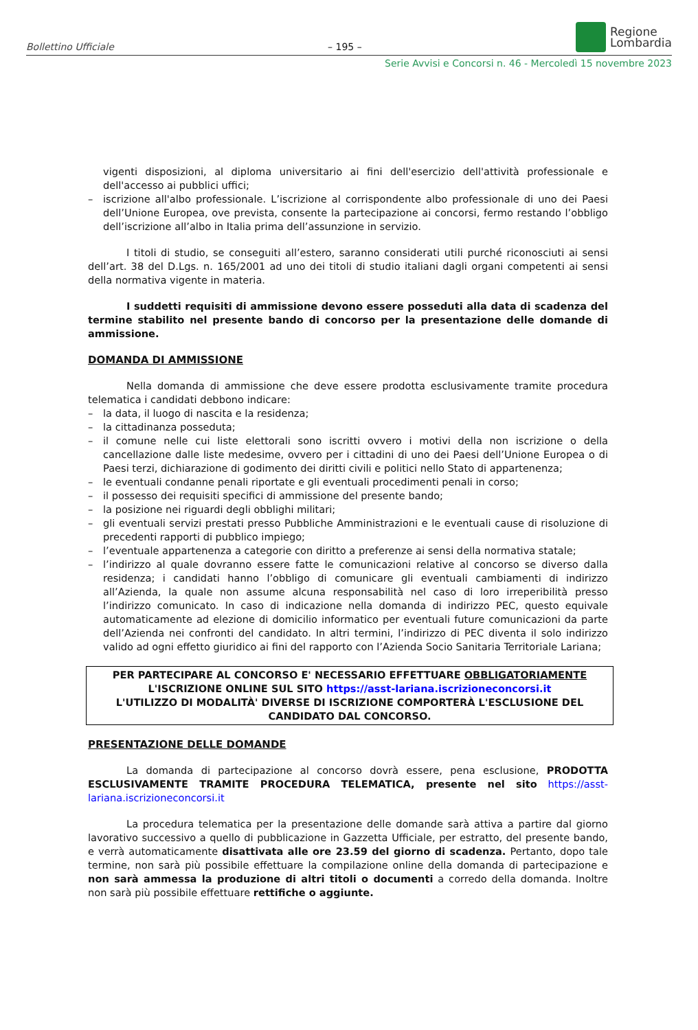Bollettino Ufficiale – 195 –
Regione
Lombardia
Serie Avvisi e Concorsi n. 46 - Mercoledì 15 novembre 2023
vigenti disposizioni, al diploma universitario ai fini dell'esercizio dell'attività professionale e dell'accesso ai pubblici uffici;
– iscrizione all'albo professionale. L’iscrizione al corrispondente albo professionale di uno dei Paesi dell’Unione Europea, ove prevista, consente la partecipazione ai concorsi, fermo restando l’obbligo dell’iscrizione all’albo in Italia prima dell’assunzione in servizio.
I titoli di studio, se conseguiti all’estero, saranno considerati utili purché riconosciuti ai sensi dell’art. 38 del D.Lgs. n. 165/2001 ad uno dei titoli di studio italiani dagli organi competenti ai sensi della normativa vigente in materia.
I suddetti requisiti di ammissione devono essere posseduti alla data di scadenza del termine stabilito nel presente bando di concorso per la presentazione delle domande di ammissione.
DOMANDA DI AMMISSIONE
Nella domanda di ammissione che deve essere prodotta esclusivamente tramite procedura telematica i candidati debbono indicare:
– la data, il luogo di nascita e la residenza;
– la cittadinanza posseduta;
– il comune nelle cui liste elettorali sono iscritti ovvero i motivi della non iscrizione o della cancellazione dalle liste medesime, ovvero per i cittadini di uno dei Paesi dell’Unione Europea o di Paesi terzi, dichiarazione di godimento dei diritti civili e politici nello Stato di appartenenza;
– le eventuali condanne penali riportate e gli eventuali procedimenti penali in corso;
– il possesso dei requisiti specifici di ammissione del presente bando;
– la posizione nei riguardi degli obblighi militari;
– gli eventuali servizi prestati presso Pubbliche Amministrazioni e le eventuali cause di risoluzione di precedenti rapporti di pubblico impiego;
– l’eventuale appartenenza a categorie con diritto a preferenze ai sensi della normativa statale;
– l’indirizzo al quale dovranno essere fatte le comunicazioni relative al concorso se diverso dalla residenza; i candidati hanno l’obbligo di comunicare gli eventuali cambiamenti di indirizzo all’Azienda, la quale non assume alcuna responsabilità nel caso di loro irreperibilità presso l’indirizzo comunicato. In caso di indicazione nella domanda di indirizzo PEC, questo equivale automaticamente ad elezione di domicilio informatico per eventuali future comunicazioni da parte dell’Azienda nei confronti del candidato. In altri termini, l’indirizzo di PEC diventa il solo indirizzo valido ad ogni effetto giuridico ai fini del rapporto con l’Azienda Socio Sanitaria Territoriale Lariana;
PER PARTECIPARE AL CONCORSO E' NECESSARIO EFFETTUARE OBBLIGATORIAMENTE
L'ISCRIZIONE ONLINE SUL SITO https://asst-lariana.iscrizioneconcorsi.it
L'UTILIZZO DI MODALITÀ' DIVERSE DI ISCRIZIONE COMPORTERÀ L'ESCLUSIONE DEL CANDIDATO DAL CONCORSO.
PRESENTAZIONE DELLE DOMANDE
La domanda di partecipazione al concorso dovrà essere, pena esclusione, PRODOTTA ESCLUSIVAMENTE TRAMITE PROCEDURA TELEMATICA, presente nel sito https://asst-lariana.iscrizioneconcorsi.it
La procedura telematica per la presentazione delle domande sarà attiva a partire dal giorno lavorativo successivo a quello di pubblicazione in Gazzetta Ufficiale, per estratto, del presente bando, e verrà automaticamente disattivata alle ore 23.59 del giorno di scadenza. Pertanto, dopo tale termine, non sarà più possibile effettuare la compilazione online della domanda di partecipazione e non sarà ammessa la produzione di altri titoli o documenti a corredo della domanda. Inoltre non sarà più possibile effettuare rettifiche o aggiunte.